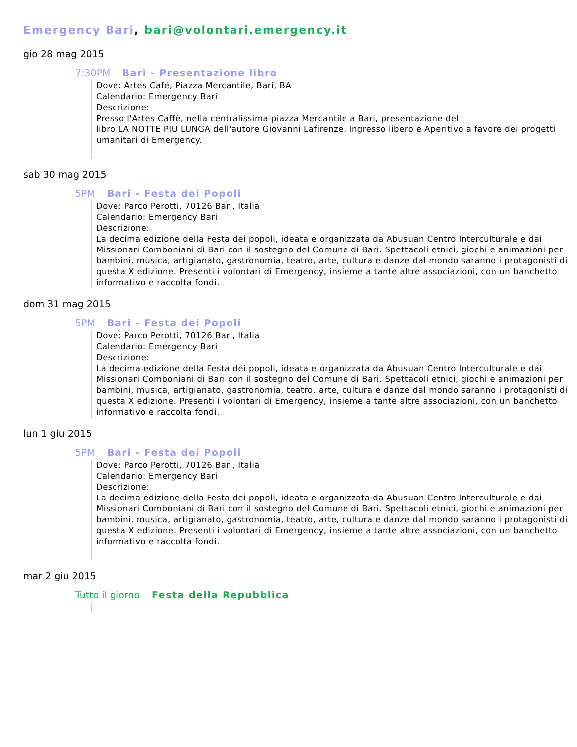Emergency Bari, bari@volontari.emergency.it
gio 28 mag 2015
7:30PM Bari - Presentazione libro
Dove: Artes Café, Piazza Mercantile, Bari, BA
Calendario: Emergency Bari
Descrizione:
Presso l'Artes Caffè, nella centralissima piazza Mercantile a Bari, presentazione del
libro LA NOTTE PIU LUNGA dell'autore Giovanni Lafirenze. Ingresso libero e Aperitivo a favore dei progetti umanitari di Emergency.
sab 30 mag 2015
5PM Bari - Festa dei Popoli
Dove: Parco Perotti, 70126 Bari, Italia
Calendario: Emergency Bari
Descrizione:
La decima edizione della Festa dei popoli, ideata e organizzata da Abusuan Centro Interculturale e dai Missionari Comboniani di Bari con il sostegno del Comune di Bari. Spettacoli etnici, giochi e animazioni per bambini, musica, artigianato, gastronomia, teatro, arte, cultura e danze dal mondo saranno i protagonisti di questa X edizione. Presenti i volontari di Emergency, insieme a tante altre associazioni, con un banchetto informativo e raccolta fondi.
dom 31 mag 2015
5PM Bari - Festa dei Popoli
Dove: Parco Perotti, 70126 Bari, Italia
Calendario: Emergency Bari
Descrizione:
La decima edizione della Festa dei popoli, ideata e organizzata da Abusuan Centro Interculturale e dai Missionari Comboniani di Bari con il sostegno del Comune di Bari. Spettacoli etnici, giochi e animazioni per bambini, musica, artigianato, gastronomia, teatro, arte, cultura e danze dal mondo saranno i protagonisti di questa X edizione. Presenti i volontari di Emergency, insieme a tante altre associazioni, con un banchetto informativo e raccolta fondi.
lun 1 giu 2015
5PM Bari - Festa dei Popoli
Dove: Parco Perotti, 70126 Bari, Italia
Calendario: Emergency Bari
Descrizione:
La decima edizione della Festa dei popoli, ideata e organizzata da Abusuan Centro Interculturale e dai Missionari Comboniani di Bari con il sostegno del Comune di Bari. Spettacoli etnici, giochi e animazioni per bambini, musica, artigianato, gastronomia, teatro, arte, cultura e danze dal mondo saranno i protagonisti di questa X edizione. Presenti i volontari di Emergency, insieme a tante altre associazioni, con un banchetto informativo e raccolta fondi.
mar 2 giu 2015
Tutto il giorno Festa della Repubblica